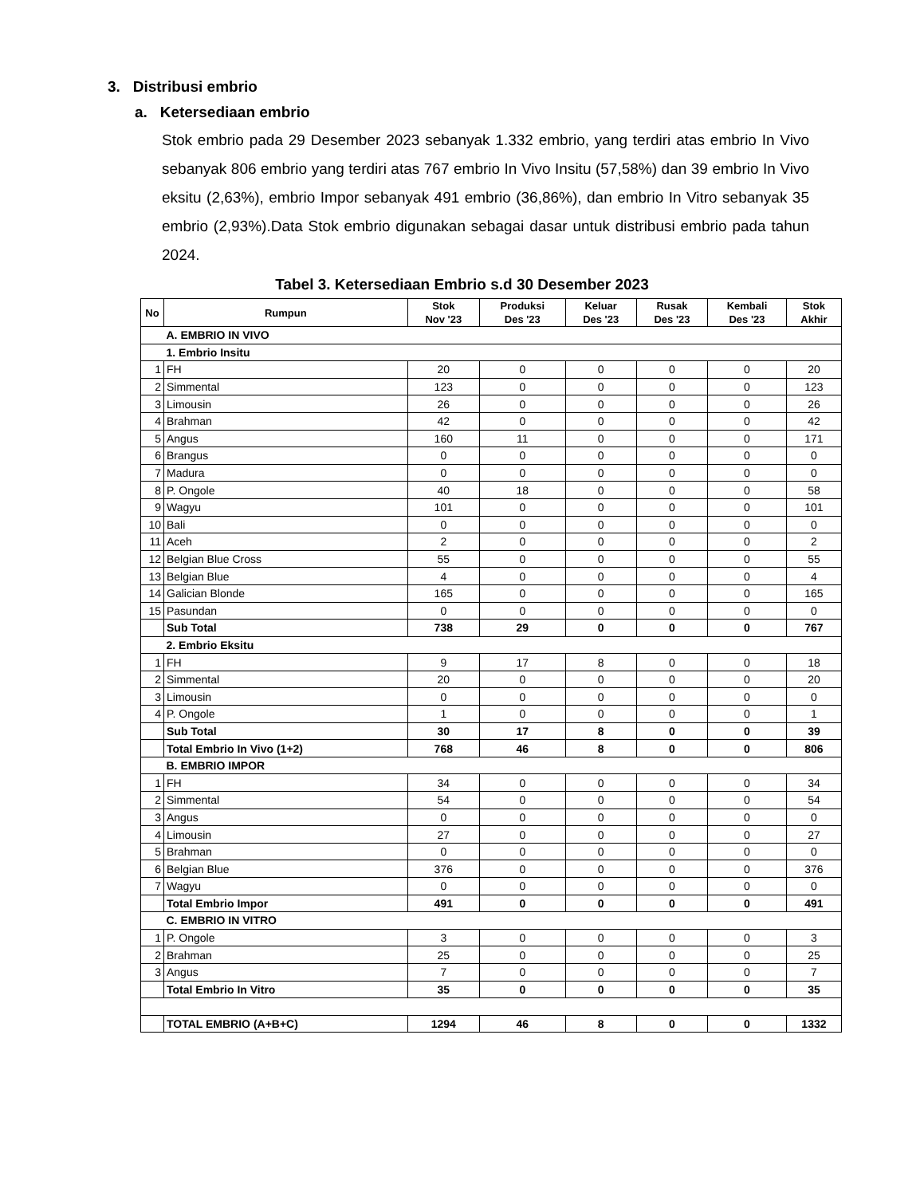3. Distribusi embrio
a. Ketersediaan embrio
Stok embrio pada 29 Desember 2023 sebanyak 1.332 embrio, yang terdiri atas embrio In Vivo sebanyak 806 embrio yang terdiri atas 767 embrio In Vivo Insitu (57,58%) dan 39 embrio In Vivo eksitu (2,63%), embrio Impor sebanyak 491 embrio (36,86%), dan embrio In Vitro sebanyak 35 embrio (2,93%).Data Stok embrio digunakan sebagai dasar untuk distribusi embrio pada tahun 2024.
Tabel 3. Ketersediaan Embrio s.d 30 Desember 2023
| No | Rumpun | Stok Nov '23 | Produksi Des '23 | Keluar Des '23 | Rusak Des '23 | Kembali Des '23 | Stok Akhir |
| --- | --- | --- | --- | --- | --- | --- | --- |
| | A. EMBRIO IN VIVO | | | | | | |
| | 1. Embrio Insitu | | | | | | |
| 1 | FH | 20 | 0 | 0 | 0 | 0 | 20 |
| 2 | Simmental | 123 | 0 | 0 | 0 | 0 | 123 |
| 3 | Limousin | 26 | 0 | 0 | 0 | 0 | 26 |
| 4 | Brahman | 42 | 0 | 0 | 0 | 0 | 42 |
| 5 | Angus | 160 | 11 | 0 | 0 | 0 | 171 |
| 6 | Brangus | 0 | 0 | 0 | 0 | 0 | 0 |
| 7 | Madura | 0 | 0 | 0 | 0 | 0 | 0 |
| 8 | P. Ongole | 40 | 18 | 0 | 0 | 0 | 58 |
| 9 | Wagyu | 101 | 0 | 0 | 0 | 0 | 101 |
| 10 | Bali | 0 | 0 | 0 | 0 | 0 | 0 |
| 11 | Aceh | 2 | 0 | 0 | 0 | 0 | 2 |
| 12 | Belgian Blue Cross | 55 | 0 | 0 | 0 | 0 | 55 |
| 13 | Belgian Blue | 4 | 0 | 0 | 0 | 0 | 4 |
| 14 | Galician Blonde | 165 | 0 | 0 | 0 | 0 | 165 |
| 15 | Pasundan | 0 | 0 | 0 | 0 | 0 | 0 |
| | Sub Total | 738 | 29 | 0 | 0 | 0 | 767 |
| | 2. Embrio Eksitu | | | | | | |
| 1 | FH | 9 | 17 | 8 | 0 | 0 | 18 |
| 2 | Simmental | 20 | 0 | 0 | 0 | 0 | 20 |
| 3 | Limousin | 0 | 0 | 0 | 0 | 0 | 0 |
| 4 | P. Ongole | 1 | 0 | 0 | 0 | 0 | 1 |
| | Sub Total | 30 | 17 | 8 | 0 | 0 | 39 |
| | Total Embrio In Vivo (1+2) | 768 | 46 | 8 | 0 | 0 | 806 |
| | B. EMBRIO IMPOR | | | | | | |
| 1 | FH | 34 | 0 | 0 | 0 | 0 | 34 |
| 2 | Simmental | 54 | 0 | 0 | 0 | 0 | 54 |
| 3 | Angus | 0 | 0 | 0 | 0 | 0 | 0 |
| 4 | Limousin | 27 | 0 | 0 | 0 | 0 | 27 |
| 5 | Brahman | 0 | 0 | 0 | 0 | 0 | 0 |
| 6 | Belgian Blue | 376 | 0 | 0 | 0 | 0 | 376 |
| 7 | Wagyu | 0 | 0 | 0 | 0 | 0 | 0 |
| | Total Embrio Impor | 491 | 0 | 0 | 0 | 0 | 491 |
| | C. EMBRIO IN VITRO | | | | | | |
| 1 | P. Ongole | 3 | 0 | 0 | 0 | 0 | 3 |
| 2 | Brahman | 25 | 0 | 0 | 0 | 0 | 25 |
| 3 | Angus | 7 | 0 | 0 | 0 | 0 | 7 |
| | Total Embrio In Vitro | 35 | 0 | 0 | 0 | 0 | 35 |
| | TOTAL EMBRIO (A+B+C) | 1294 | 46 | 8 | 0 | 0 | 1332 |